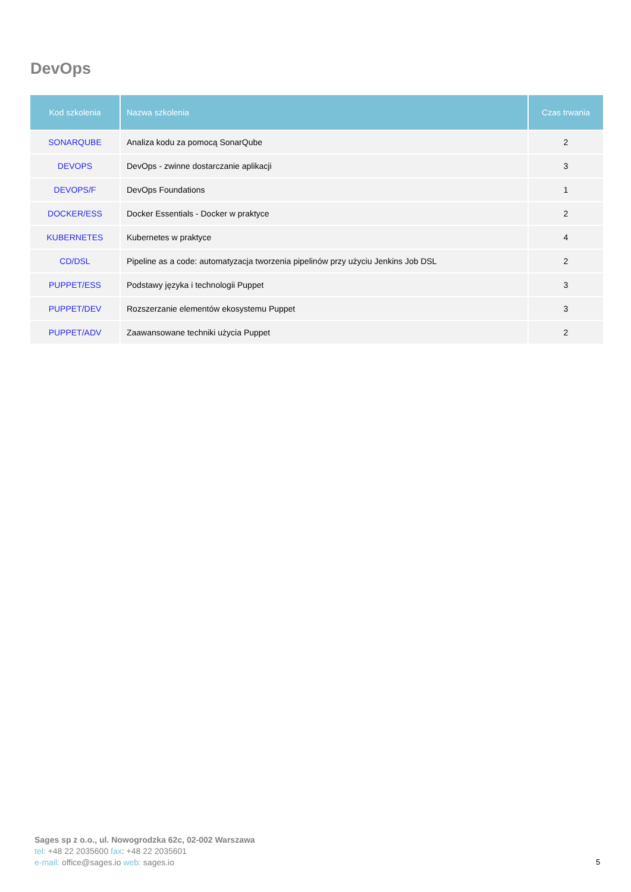DevOps
| Kod szkolenia | Nazwa szkolenia | Czas trwania |
| --- | --- | --- |
| SONARQUBE | Analiza kodu za pomocą SonarQube | 2 |
| DEVOPS | DevOps - zwinne dostarczanie aplikacji | 3 |
| DEVOPS/F | DevOps Foundations | 1 |
| DOCKER/ESS | Docker Essentials - Docker w praktyce | 2 |
| KUBERNETES | Kubernetes w praktyce | 4 |
| CD/DSL | Pipeline as a code: automatyzacja tworzenia pipelinów przy użyciu Jenkins Job DSL | 2 |
| PUPPET/ESS | Podstawy języka i technologii Puppet | 3 |
| PUPPET/DEV | Rozszerzanie elementów ekosystemu Puppet | 3 |
| PUPPET/ADV | Zaawansowane techniki użycia Puppet | 2 |
Sages sp z o.o., ul. Nowogrodzka 62c, 02-002 Warszawa
tel: +48 22 2035600 fax: +48 22 2035601
e-mail: office@sages.io web: sages.io
5